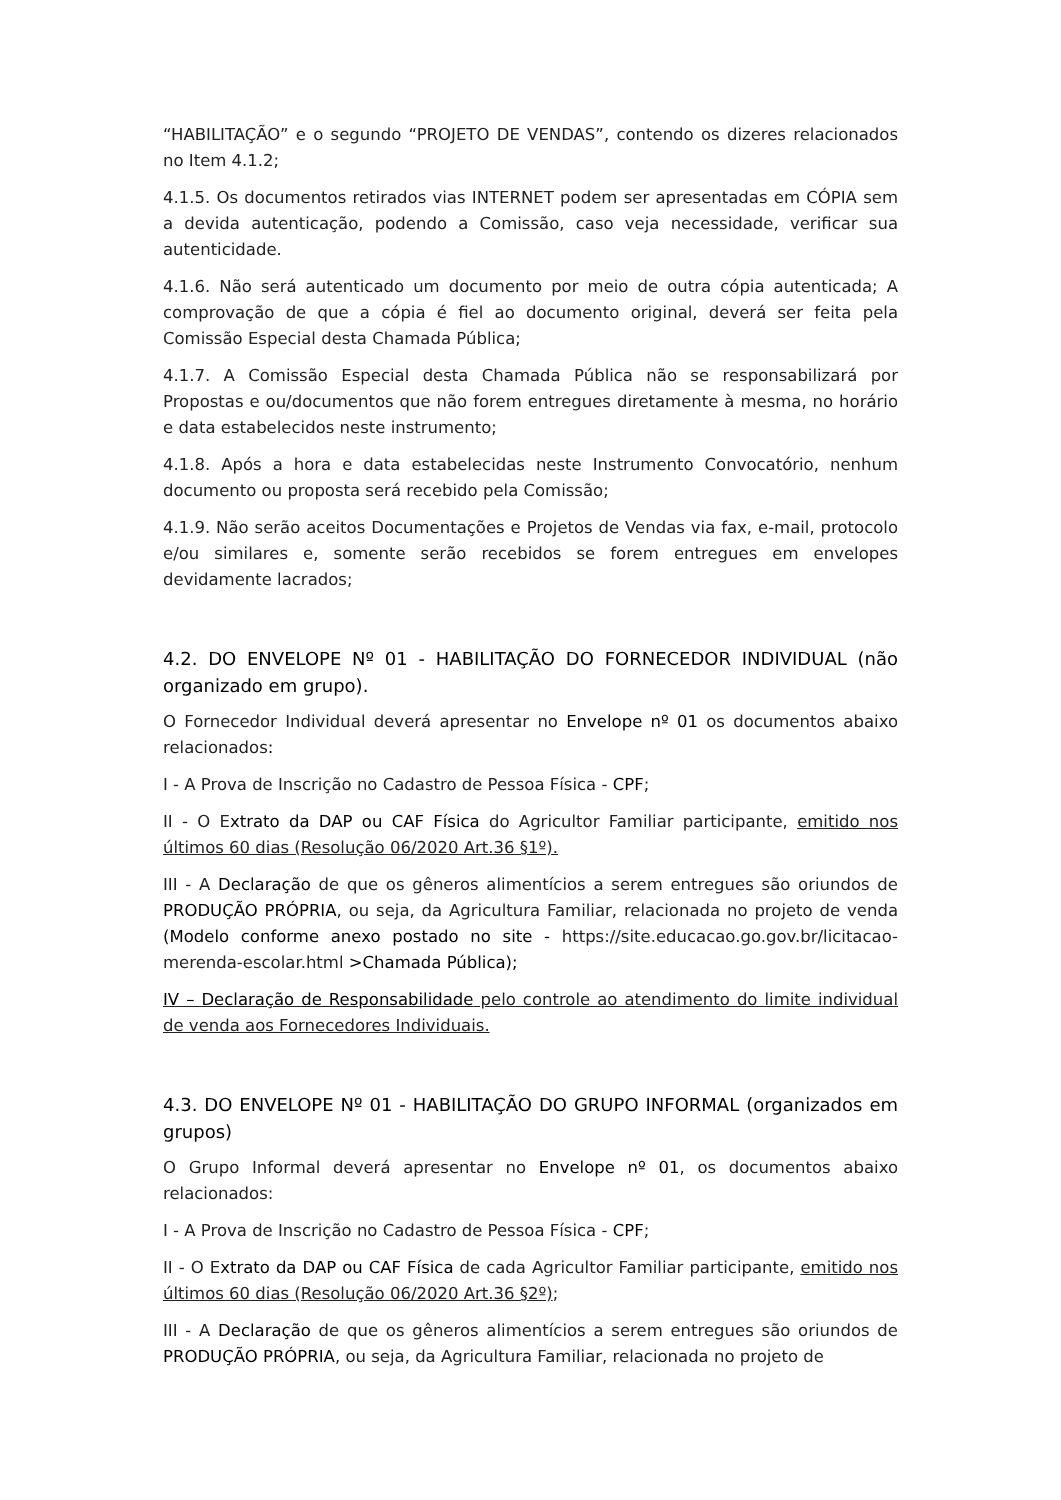“HABILITAÇÃO” e o segundo “PROJETO DE VENDAS”, contendo os dizeres relacionados no Item 4.1.2;
4.1.5. Os documentos retirados vias INTERNET podem ser apresentadas em CÓPIA sem a devida autenticação, podendo a Comissão, caso veja necessidade, verificar sua autenticidade.
4.1.6. Não será autenticado um documento por meio de outra cópia autenticada; A comprovação de que a cópia é fiel ao documento original, deverá ser feita pela Comissão Especial desta Chamada Pública;
4.1.7. A Comissão Especial desta Chamada Pública não se responsabilizará por Propostas e ou/documentos que não forem entregues diretamente à mesma, no horário e data estabelecidos neste instrumento;
4.1.8. Após a hora e data estabelecidas neste Instrumento Convocatório, nenhum documento ou proposta será recebido pela Comissão;
4.1.9. Não serão aceitos Documentações e Projetos de Vendas via fax, e-mail, protocolo e/ou similares e, somente serão recebidos se forem entregues em envelopes devidamente lacrados;
4.2. DO ENVELOPE Nº 01 - HABILITAÇÃO DO FORNECEDOR INDIVIDUAL (não organizado em grupo).
O Fornecedor Individual deverá apresentar no Envelope nº 01 os documentos abaixo relacionados:
I - A Prova de Inscrição no Cadastro de Pessoa Física - CPF;
II - O Extrato da DAP ou CAF Física do Agricultor Familiar participante, emitido nos últimos 60 dias (Resolução 06/2020 Art.36 §1º).
III - A Declaração de que os gêneros alimentícios a serem entregues são oriundos de PRODUÇÃO PRÓPRIA, ou seja, da Agricultura Familiar, relacionada no projeto de venda (Modelo conforme anexo postado no site - https://site.educacao.go.gov.br/licitacao-merenda-escolar.html >Chamada Pública);
IV – Declaração de Responsabilidade pelo controle ao atendimento do limite individual de venda aos Fornecedores Individuais.
4.3. DO ENVELOPE Nº 01 - HABILITAÇÃO DO GRUPO INFORMAL (organizados em grupos)
O Grupo Informal deverá apresentar no Envelope nº 01, os documentos abaixo relacionados:
I - A Prova de Inscrição no Cadastro de Pessoa Física - CPF;
II - O Extrato da DAP ou CAF Física de cada Agricultor Familiar participante, emitido nos últimos 60 dias (Resolução 06/2020 Art.36 §2º);
III - A Declaração de que os gêneros alimentícios a serem entregues são oriundos de PRODUÇÃO PRÓPRIA, ou seja, da Agricultura Familiar, relacionada no projeto de